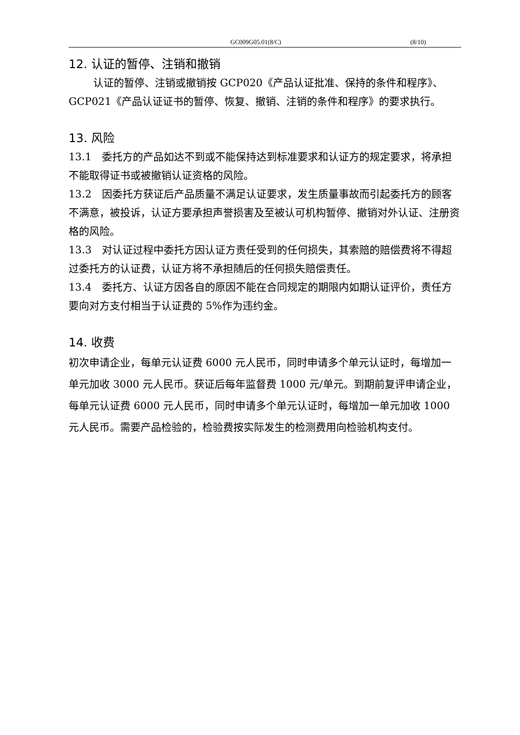GC009G05.01(8/C) (8/10)
12. 认证的暂停、注销和撤销
认证的暂停、注销或撤销按 GCP020《产品认证批准、保持的条件和程序》、GCP021《产品认证证书的暂停、恢复、撤销、注销的条件和程序》的要求执行。
13. 风险
13.1　委托方的产品如达不到或不能保持达到标准要求和认证方的规定要求，将承担不能取得证书或被撤销认证资格的风险。
13.2　因委托方获证后产品质量不满足认证要求，发生质量事故而引起委托方的顾客不满意，被投诉，认证方要承担声誉损害及至被认可机构暂停、撤销对外认证、注册资格的风险。
13.3　对认证过程中委托方因认证方责任受到的任何损失，其索赔的赔偿费将不得超过委托方的认证费，认证方将不承担随后的任何损失赔偿责任。
13.4　委托方、认证方因各自的原因不能在合同规定的期限内如期认证评价，责任方要向对方支付相当于认证费的 5%作为违约金。
14. 收费
初次申请企业，每单元认证费 6000 元人民币，同时申请多个单元认证时，每增加一单元加收 3000 元人民币。获证后每年监督费 1000 元/单元。到期前复评申请企业，每单元认证费 6000 元人民币，同时申请多个单元认证时，每增加一单元加收 1000 元人民币。需要产品检验的，检验费按实际发生的检测费用向检验机构支付。